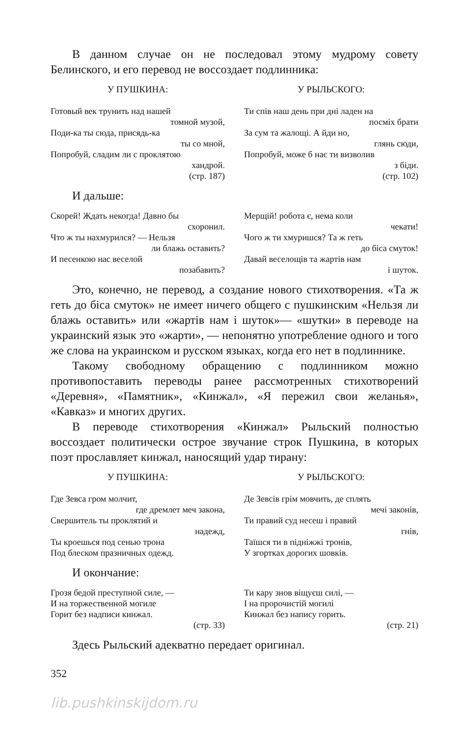В данном случае он не последовал этому мудрому совету Белинского, и его перевод не воссоздает подлинника:
У ПУШКИНА:
Готовый век трунить над нашей
томной музой,
Поди-ка ты сюда, присядь-ка
ты со мной,
Попробуй, сладим ли с проклятою
хандрой.
(стр. 187)
У РЫЛЬСКОГО:
Ти спів наш день при дні ладен на
посміх брати
За сум та жалощі. А йди но,
глянь сюди,
Попробуй, може б нас ти визволив
з біди.
(стр. 102)
И дальше:
Скорей! Ждать некогда! Давно бы
схоронил.
Что ж ты нахмурился? — Нельзя
ли блажь оставить?
И песенкою нас веселой
позабавить?
Мерщій! робота є, нема коли
чекати!
Чого ж ти хмуришся? Та ж геть
до біса смуток!
Давай веселощів та жартів нам
і шуток.
Это, конечно, не перевод, а создание нового стихотворения. «Та ж геть до біса смуток» не имеет ничего общего с пушкинским «Нельзя ли блажь оставить» или «жартів нам і шуток»— «шутки» в переводе на украинский язык это «жарти», — непонятно употребление одного и того же слова на украинском и русском языках, когда его нет в подлиннике.
Такому свободному обращению с подлинником можно противопоставить переводы ранее рассмотренных стихотворений «Деревня», «Памятник», «Кинжал», «Я пережил свои желанья», «Кавказ» и многих других.
В переводе стихотворения «Кинжал» Рыльский полностью воссоздает политически острое звучание строк Пушкина, в которых поэт прославляет кинжал, наносящий удар тирану:
У ПУШКИНА:
Где Зевса гром молчит,
где дремлет меч закона,
Свершитель ты проклятий и
надежд,
Ты кроешься под сенью трона
Под блеском празничных одежд.
У РЫЛЬСКОГО:
Де Зевсів грім мовчить, де сплять
мечі законів,
Ти правий суд несеш і правий
гнів,
Таїшся ти в підніжжі тронів,
У згортках дорогих шовків.
И окончание:
Грозя бедой преступной силе, —
И на торжественной могиле
Горит без надписи кинжал.
(стр. 33)
Ти кару знов віщуєш силі, —
І на пророчистій могилі
Кинжал без напису горить.
(стр. 21)
Здесь Рыльский адекватно передает оригинал.
352
lib.pushkinskijdom.ru